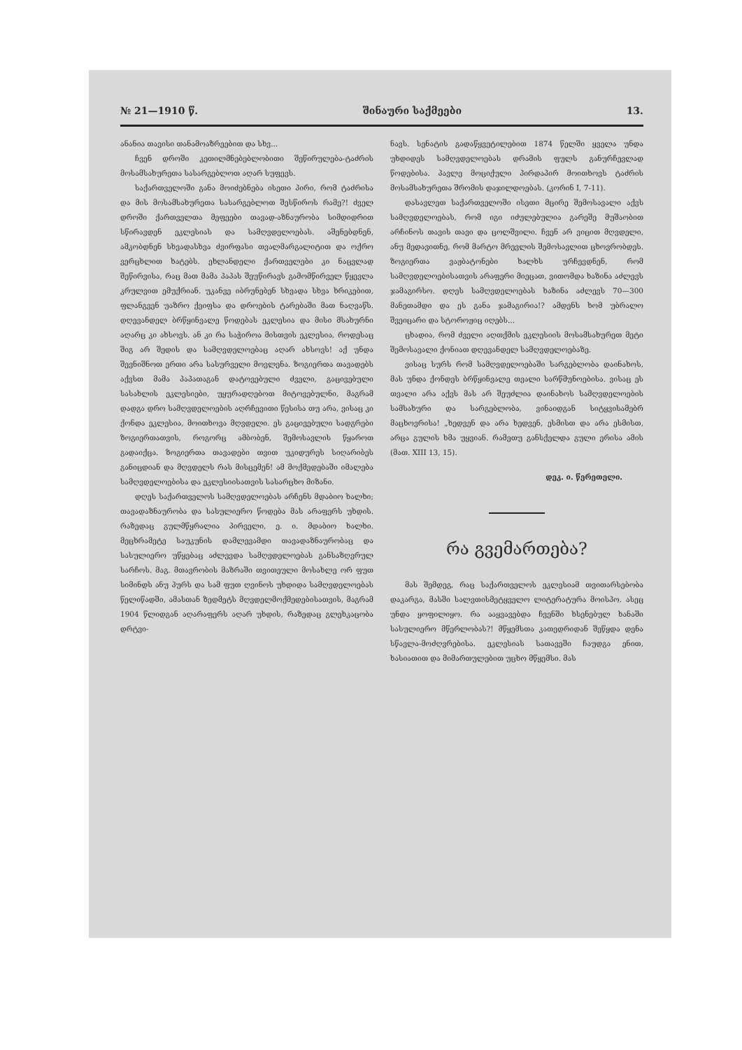№ 21—1910 წ. შინაური საქმეები 13.
ანანია თავისი თანამოაზრეებით და სხვ...
ჩვენ დროში კეთილმნებებლობითი შეწირულება-ტაძრის მოსამსახურეთა სასარგებლოთ აღარ სუფევს.
საქართველოში განა მოიძებნება ისეთი პირი, რომ ტაძრისა და მის მოსამსახურეთა სასარგებლოთ შესწიროს რამე?! ძველ დროში ქართველთა მეფეები თავად-აზნაურობა სიმდიდრით სწირავდენ ეკლესიას და სამღვდელოებას. აშენებდნენ, ამკობდნენ სხვადასხვა ძვირფასი თვალმარგალიტით და ოქრო ვერცხლით ხატებს. ეხლანდელი ქართველები კი ნაცვლად შეწირვისა, რაც მათ მამა პაპას შეუწირავს გამომწირველ წყევლა კრულვით ემუქრიან. უკანვე იბრუნებენ სხვადა სხვა ხრიკებით, ფლანგვენ უაზრო ქეიფსა და დროების ტარებაში მათ ნაღვაწს. დღევანდელ ბრწყინვალე წოდებას ეკლესია და მისი მსახურნი აღარც კი ახსოვს. ან კი რა საჭიროა მისთვის ეკლესია, როდესაც შიგ არ შედის და სამღვდელოებაც აღარ ახსოვს! აქ უნდა შევნიშნოთ ერთი არა სასურველი მოვლენა. ზოგიერთა თავადებს აქვსთ მამა პაპათაგან დატოვებული ძველი, გაცივებული სასახლის ეკლესიები, უყურადღებოთ მიტოვებულნი, მაგრამ დადგა დრო სამღვდელოების აღრჩევითი წესისა თუ არა, ვისაც კი ქონდა ეკლესია, მოითხოვა მღვდელი. ეს გაცივებული სადგრები ზოგიერთათვის, როგორც ამბობენ, შემოსავლის წყაროთ გადაიქცა. ზოგიერთა თავადები თვით უკიდურეს სიღარიბეს განიცდიან და მღვდელს რას მისცემენ! ამ მოქმედებაში იმალება სამღვდელოებისა და ეკლესიისათვის სასარცხო მიზანი.
დღეს საქართველოს სამღვდელოებას არჩენს მდაბიო ხალხი; თავადაზნაურობა და სასულიერო წოდება მას არაფერს უხდის. რაზედაც გულმწყრალია პირველი, ე. ი. მდაბიო ხალხი. მეცხრამეტე საუკუნის დამლევამდი თავადაზნაურობაც და სასულიერო უწყებაც აძლევდა სამღვდელოებას განსაზღვრულ სარჩოს. მაგ. მთავრობის მაზრაში თვითეული მოსახლე ორ ფუთ სიმინდს ანუ პურს და სამ ფუთ ღვინოს უხდიდა სამღვდელოებას წელიწადში, ამასთან ზედმეტს მღვდელმოქმედებისათვის, მაგრამ 1904 წლიდგან აღარაფერს აღარ უხდის, რაზედაც გლეხკაცობა დრტვი-
ნავს. სენატის გადაწყვეტილებით 1874 წელში ყველა უნდა უხდიდეს სამღვდელოებას დრამის ფულს განურჩევლად წოდებისა. პავლე მოციქული პირდაპირ მოითხოვს ტაძრის მოსამსახურეთა შრომის დაჯილდოებას. (კორინ I, 7-11).
დასავლეთ საქართველოში ისეთი მცირე შემოსავალი აქვს სამღვდელოებას, რომ იგი იძულებულია გარეშე მუშაობით არჩინოს თავის თავი და ცოლშვილი. ჩვენ არ ვიცით მღვდელი, ანუ მედავითნე, რომ მარტო მრევლის შემოსავლით ცხოვრობდეს. ზოგიერთა ვაჟბატონები ხალხს ურჩევდნენ, რომ სამღვდელოებისათვის არაფერი მიეცათ, ვითომდა ხაზინა აძლევს ჯამაგირსო. დღეს სამღვდელოებას ხაზინა აძლევს 70—300 მანეთამდი და ეს განა ჯამაგირია!? ამდენს ხომ უბრალო შვეიცარი და სტოროჟიც იღებს...
ცხადია, რომ ძველი აღთქმის ეკლესიის მოსამსახურეთ მეტი შემოსავალი ქონიათ დღევანდელ სამღვდელოებაზე.
ვისაც სურს რომ სამღვდელოებაში სარგებლობა დაინახოს, მას უნდა ქონდეს ბრწყინვალე თვალი სარწმუნოებისა. ვისაც ეს თვალი არა აქვს მას არ შეუძლია დაინახოს სამღვდელოების სამსახური და სარგებლობა, ვინაიდგან სიტყვისამებრ მაცხოვრისა! „ხედვენ და არა ხედვენ, ესმისთ და არა ესმისთ, არცა გულის ხმა უყვიან. რამეთუ განსქელდა გული ერისა ამის (მათ. XIII 13, 15).
დეკ. ი. წერეთელი.
რა გვემართება?
მას შემდეგ, რაც საქართველოს ეკლესიამ თვითარსებობა დაკარგა, მასში სალვთისმეტყველო ლიტერატურა მოისპო. ასეც უნდა ყოფილიყო. რა ააყვავებდა ჩვენში ხსენებულ ხანაში სასულიერო მწერლობას?! მწყემსთა კათედრიდან შეწყდა დენა სწავლა-მოძღვრებისა. ეკლესიას სათავეში ჩაუდგა ენით, ხასიათით და მიმართულებით უცხო მწყემსი. მას